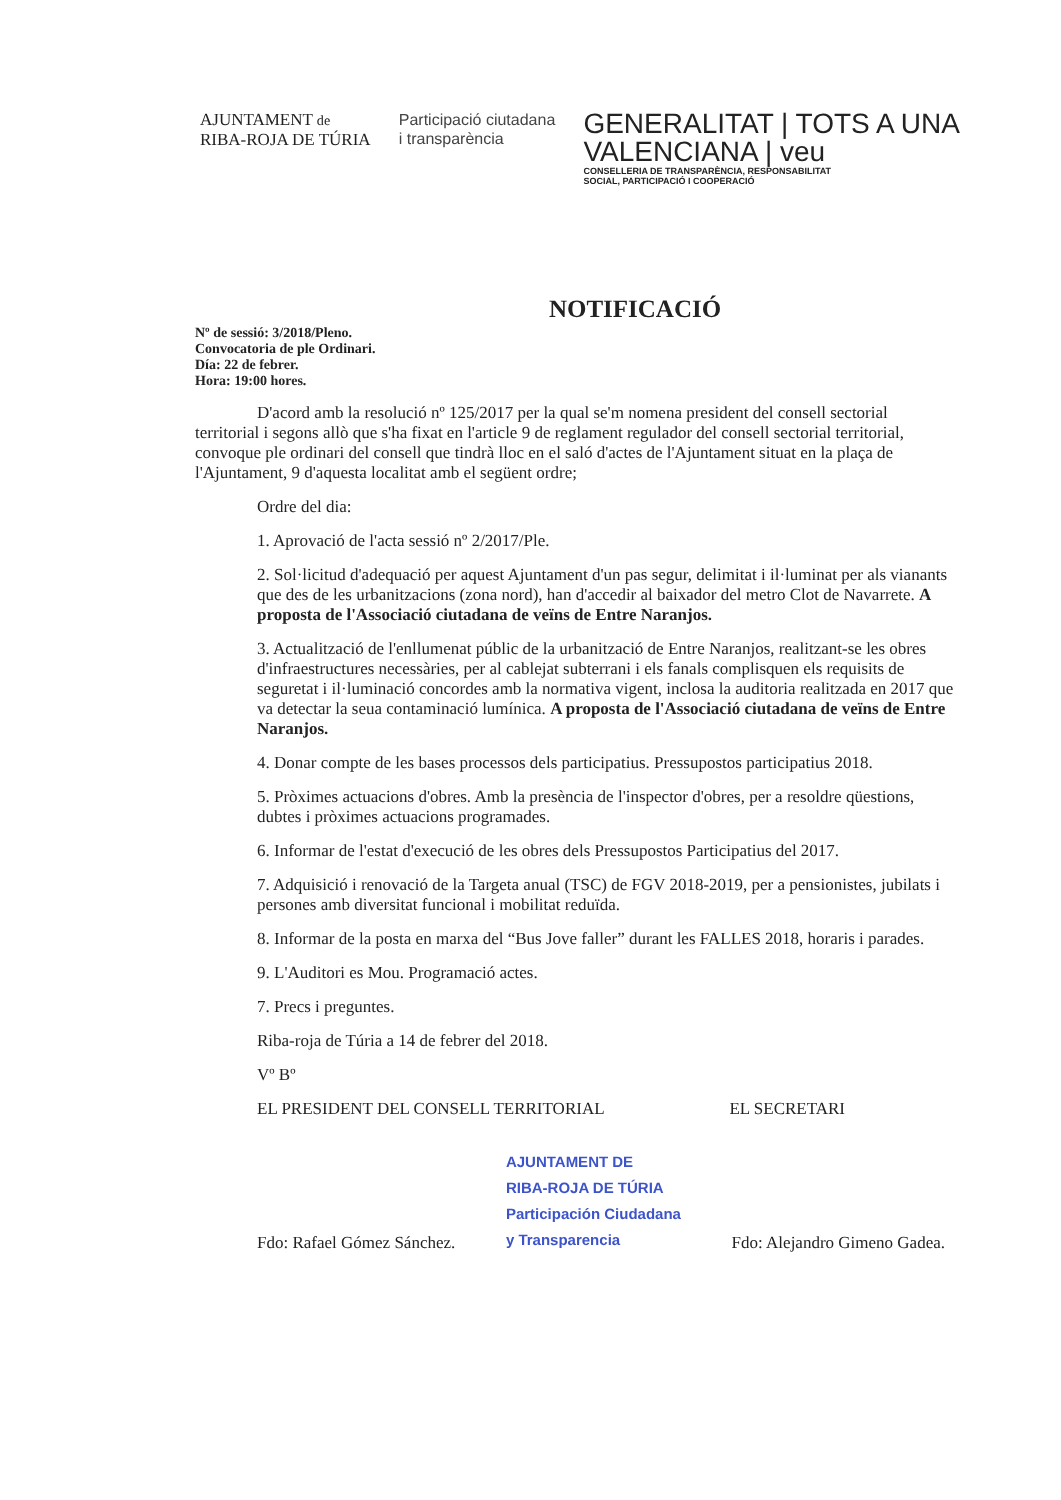AJUNTAMENT de
RIBA-ROJA DE TÚRIA
Participació ciutadana
i transparència
GENERALITAT | TOTS A UNA
VALENCIANA | veu
CONSELLERIA DE TRANSPARÈNCIA, RESPONSABILITAT
SOCIAL, PARTICIPACIÓ I COOPERACIÓ
NOTIFICACIÓ
Nº de sessió: 3/2018/Pleno.
Convocatoria de ple Ordinari.
Día: 22 de febrer.
Hora: 19:00 hores.
D'acord amb la resolució nº 125/2017 per la qual se'm nomena president del consell sectorial territorial i segons allò que s'ha fixat en l'article 9 de reglament regulador del consell sectorial territorial, convoque ple ordinari del consell que tindrà lloc en el saló d'actes de l'Ajuntament situat en la plaça de l'Ajuntament, 9 d'aquesta localitat amb el següent ordre;
Ordre del dia:
1. Aprovació de l'acta sessió nº 2/2017/Ple.
2. Sol·licitud d'adequació per aquest Ajuntament d'un pas segur, delimitat i il·luminat per als vianants que des de les urbanitzacions (zona nord), han d'accedir al baixador del metro Clot de Navarrete. A proposta de l'Associació ciutadana de veïns de Entre Naranjos.
3. Actualització de l'enllumenat públic de la urbanització de Entre Naranjos, realitzant-se les obres d'infraestructures necessàries, per al cablejat subterrani i els fanals complisquen els requisits de seguretat i il·luminació concordes amb la normativa vigent, inclosa la auditoria realitzada en 2017 que va detectar la seua contaminació lumínica. A proposta de l'Associació ciutadana de veïns de Entre Naranjos.
4. Donar compte de les bases processos dels participatius. Pressupostos participatius 2018.
5. Pròximes actuacions d'obres. Amb la presència de l'inspector d'obres, per a resoldre qüestions, dubtes i pròximes actuacions programades.
6. Informar de l'estat d'execució de les obres dels Pressupostos Participatius del 2017.
7. Adquisició i renovació de la Targeta anual (TSC) de FGV 2018-2019, per a pensionistes, jubilats i persones amb diversitat funcional i mobilitat reduïda.
8. Informar de la posta en marxa del “Bus Jove faller” durant les FALLES 2018, horaris i parades.
9. L'Auditori es Mou. Programació actes.
7. Precs i preguntes.
Riba-roja de Túria a 14 de febrer del 2018.
Vº Bº
EL PRESIDENT DEL CONSELL TERRITORIAL EL SECRETARI
Fdo: Rafael Gómez Sánchez. AJUNTAMENT DE
RIBA-ROJA DE TÚRIA
Participación Ciudadana
y Transparencia Fdo: Alejandro Gimeno Gadea.